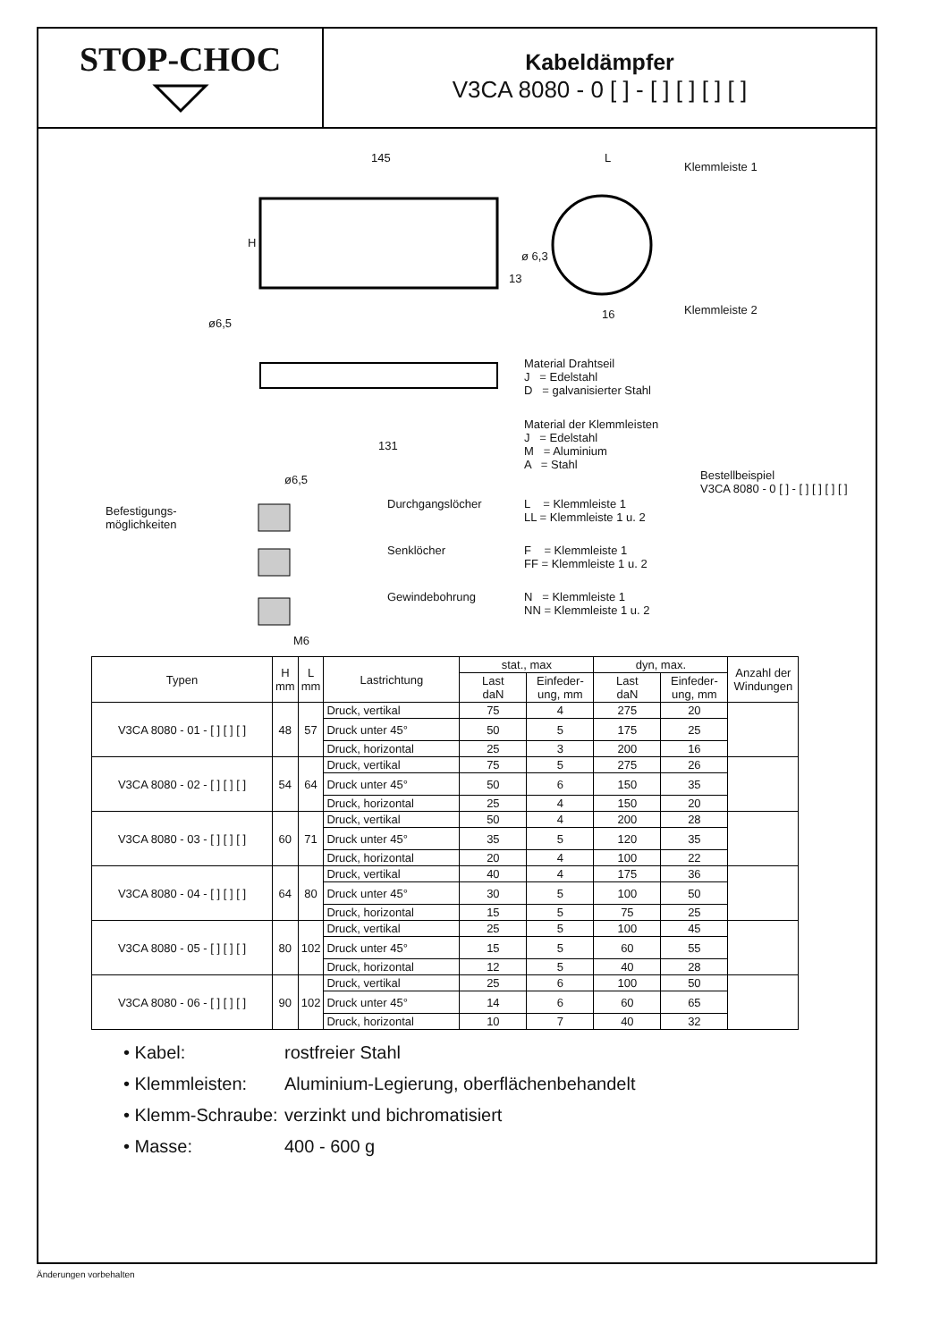STOP-CHOC
Kabeldämpfer
V3CA 8080 - 0 [ ] - [ ] [ ] [ ] [ ]
145 L
Klemmleiste 1
ø 6,3
H
13
16 Klemmleiste 2
ø6,5
131
Material Drahtseil
J = Edelstahl
D = galvanisierter Stahl
Material der Klemmleisten
J = Edelstahl
M = Aluminium
A = Stahl
Bestellbeispiel
V3CA 8080 - 0 [ ] - [ ] [ ] [ ] [ ]
ø6,5
Befestigungs-
möglichkeiten
Durchgangslöcher
L = Klemmleiste 1
LL = Klemmleiste 1 u. 2
Senklöcher
F = Klemmleiste 1
FF = Klemmleiste 1 u. 2
Gewindebohrung
N = Klemmleiste 1
NN = Klemmleiste 1 u. 2
M6
| Typen | H mm | L mm | Lastrichtung | stat., max | | dyn, max. | | Anzahl der Windungen |
| --- | --- | --- | --- | --- | --- | --- | --- | --- |
| | | | | Last daN | Einfeder- ung, mm | Last daN | Einfeder- ung, mm | |
| V3CA 8080 - 01 - [ ] [ ] [ ] | 48 | 57 | Druck, vertikal | 75 | 4 | 275 | 20 | |
| | | | Druck unter 45° | 50 | 5 | 175 | 25 | |
| | | | Druck, horizontal | 25 | 3 | 200 | 16 | |
| V3CA 8080 - 02 - [ ] [ ] [ ] | 54 | 64 | Druck, vertikal | 75 | 5 | 275 | 26 | |
| | | | Druck unter 45° | 50 | 6 | 150 | 35 | |
| | | | Druck, horizontal | 25 | 4 | 150 | 20 | |
| V3CA 8080 - 03 - [ ] [ ] [ ] | 60 | 71 | Druck, vertikal | 50 | 4 | 200 | 28 | |
| | | | Druck unter 45° | 35 | 5 | 120 | 35 | |
| | | | Druck, horizontal | 20 | 4 | 100 | 22 | |
| V3CA 8080 - 04 - [ ] [ ] [ ] | 64 | 80 | Druck, vertikal | 40 | 4 | 175 | 36 | |
| | | | Druck unter 45° | 30 | 5 | 100 | 50 | |
| | | | Druck, horizontal | 15 | 5 | 75 | 25 | |
| V3CA 8080 - 05 - [ ] [ ] [ ] | 80 | 102 | Druck, vertikal | 25 | 5 | 100 | 45 | |
| | | | Druck unter 45° | 15 | 5 | 60 | 55 | |
| | | | Druck, horizontal | 12 | 5 | 40 | 28 | |
| V3CA 8080 - 06 - [ ] [ ] [ ] | 90 | 102 | Druck, vertikal | 25 | 6 | 100 | 50 | |
| | | | Druck unter 45° | 14 | 6 | 60 | 65 | |
| | | | Druck, horizontal | 10 | 7 | 40 | 32 | |
• Kabel: rostfreier Stahl
• Klemmleisten: Aluminium-Legierung, oberflächenbehandelt
• Klemm-Schraube: verzinkt und bichromatisiert
• Masse: 400 - 600 g
Änderungen vorbehalten